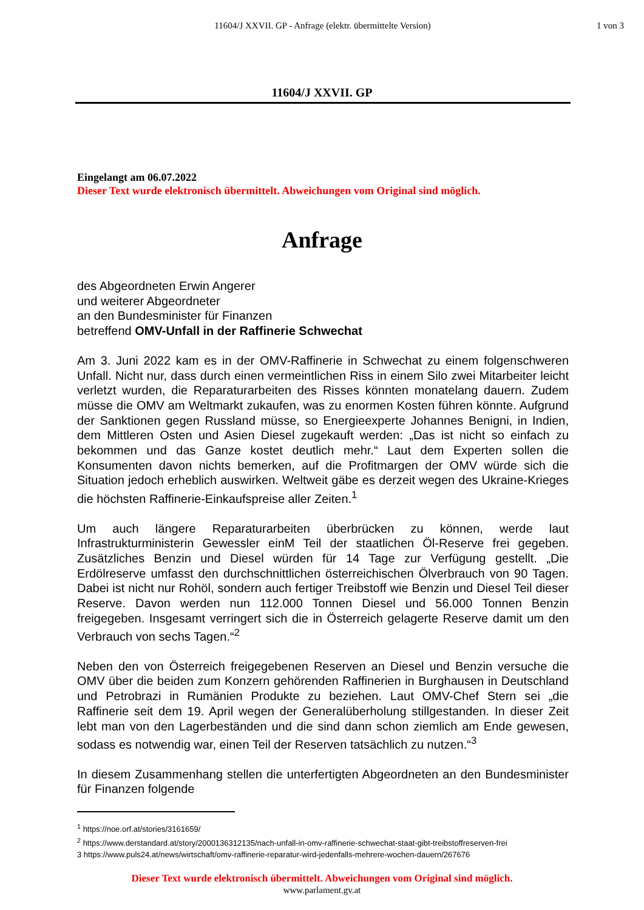11604/J XXVII. GP - Anfrage (elektr. übermittelte Version)
1 von 3
11604/J XXVII. GP
Eingelangt am 06.07.2022
Dieser Text wurde elektronisch übermittelt. Abweichungen vom Original sind möglich.
Anfrage
des Abgeordneten Erwin Angerer
und weiterer Abgeordneter
an den Bundesminister für Finanzen
betreffend OMV-Unfall in der Raffinerie Schwechat
Am 3. Juni 2022 kam es in der OMV-Raffinerie in Schwechat zu einem folgenschweren Unfall. Nicht nur, dass durch einen vermeintlichen Riss in einem Silo zwei Mitarbeiter leicht verletzt wurden, die Reparaturarbeiten des Risses könnten monatelang dauern. Zudem müsse die OMV am Weltmarkt zukaufen, was zu enormen Kosten führen könnte. Aufgrund der Sanktionen gegen Russland müsse, so Energieexperte Johannes Benigni, in Indien, dem Mittleren Osten und Asien Diesel zugekauft werden: „Das ist nicht so einfach zu bekommen und das Ganze kostet deutlich mehr.“ Laut dem Experten sollen die Konsumenten davon nichts bemerken, auf die Profitmargen der OMV würde sich die Situation jedoch erheblich auswirken. Weltweit gäbe es derzeit wegen des Ukraine-Krieges die höchsten Raffinerie-Einkaufspreise aller Zeiten.<sup>1</sup>
Um auch längere Reparaturarbeiten überbrücken zu können, werde laut Infrastrukturministerin Gewessler einM Teil der staatlichen Öl-Reserve frei gegeben. Zusätzliches Benzin und Diesel würden für 14 Tage zur Verfügung gestellt. „Die Erdölreserve umfasst den durchschnittlichen österreichischen Ölverbrauch von 90 Tagen. Dabei ist nicht nur Rohöl, sondern auch fertiger Treibstoff wie Benzin und Diesel Teil dieser Reserve. Davon werden nun 112.000 Tonnen Diesel und 56.000 Tonnen Benzin freigegeben. Insgesamt verringert sich die in Österreich gelagerte Reserve damit um den Verbrauch von sechs Tagen.“<sup>2</sup>
Neben den von Österreich freigegebenen Reserven an Diesel und Benzin versuche die OMV über die beiden zum Konzern gehörenden Raffinerien in Burghausen in Deutschland und Petrobrazi in Rumänien Produkte zu beziehen. Laut OMV-Chef Stern sei „die Raffinerie seit dem 19. April wegen der Generalüberholung stillgestanden. In dieser Zeit lebt man von den Lagerbeständen und die sind dann schon ziemlich am Ende gewesen, sodass es notwendig war, einen Teil der Reserven tatsächlich zu nutzen.“<sup>3</sup>
In diesem Zusammenhang stellen die unterfertigten Abgeordneten an den Bundesminister für Finanzen folgende
<sup>1</sup> https://noe.orf.at/stories/3161659/
<sup>2</sup> https://www.derstandard.at/story/2000136312135/nach-unfall-in-omv-raffinerie-schwechat-staat-gibt-treibstoffreserven-frei
3 https://www.puls24.at/news/wirtschaft/omv-raffinerie-reparatur-wird-jedenfalls-mehrere-wochen-dauern/267676
Dieser Text wurde elektronisch übermittelt. Abweichungen vom Original sind möglich.
www.parlament.gv.at